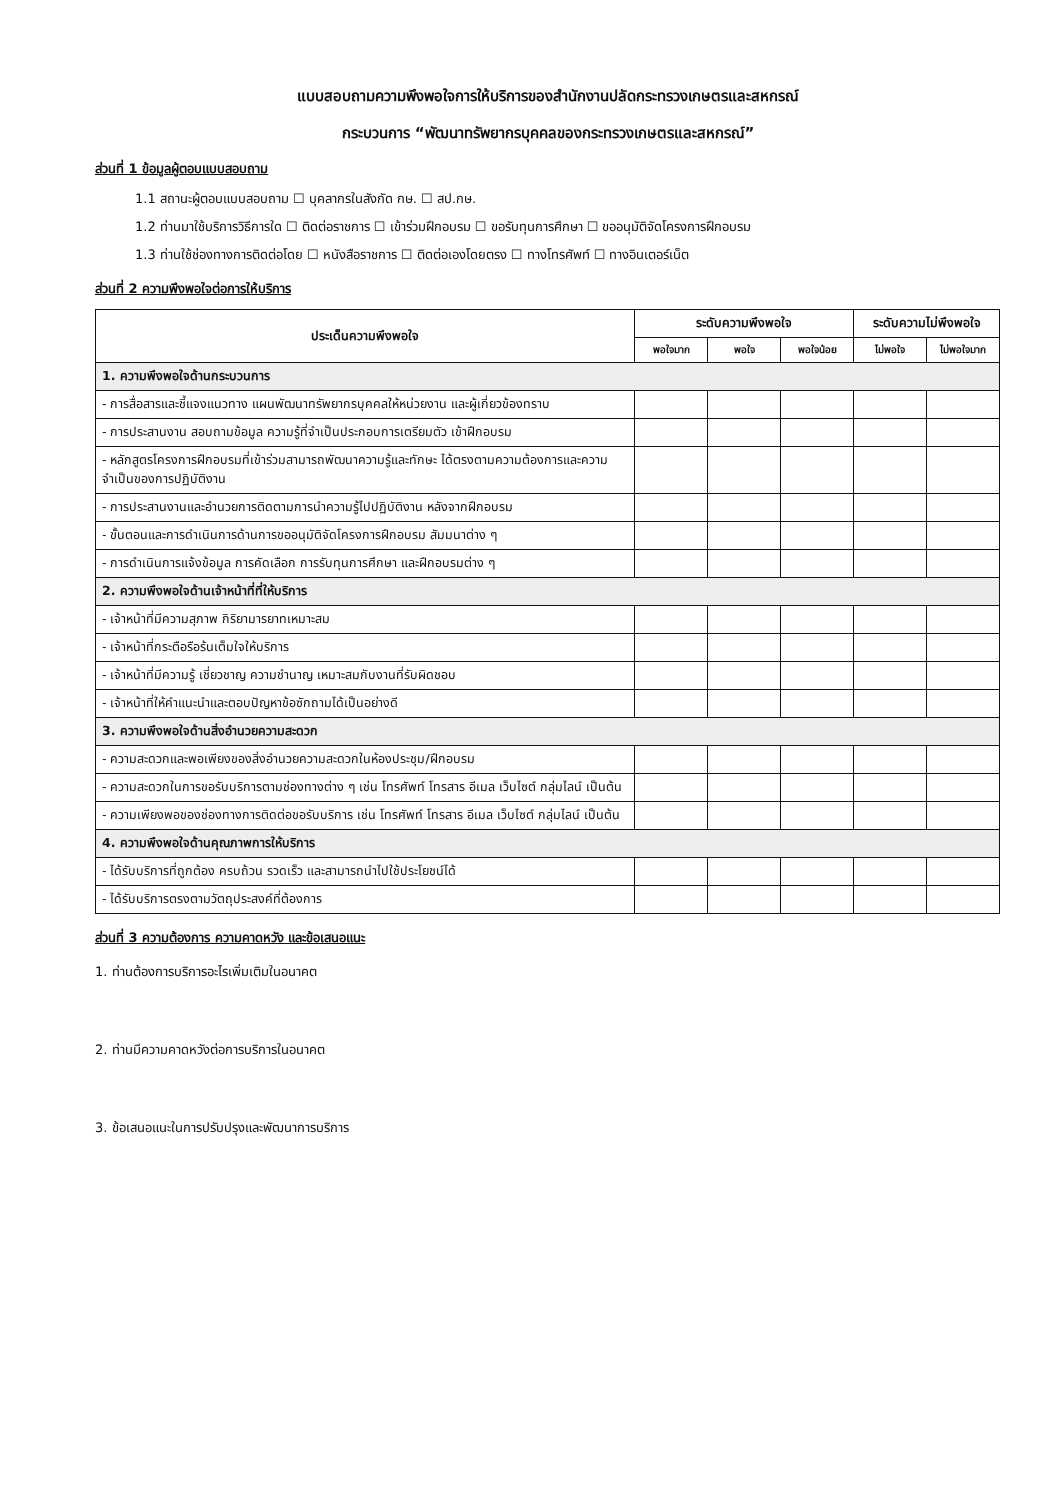แบบสอบถามความพึงพอใจการให้บริการของสำนักงานปลัดกระทรวงเกษตรและสหกรณ์
กระบวนการ “พัฒนาทรัพยากรบุคคลของกระทรวงเกษตรและสหกรณ์”
ส่วนที่ 1 ข้อมูลผู้ตอบแบบสอบถาม
1.1 สถานะผู้ตอบแบบสอบถาม ☐ บุคลากรในสังกัด กษ. ☐ สป.กษ.
1.2 ท่านมาใช้บริการวิธีการใด ☐ ติดต่อราชการ ☐ เข้าร่วมฝึกอบรม ☐ ขอรับทุนการศึกษา ☐ ขออนุมัติจัดโครงการฝึกอบรม
1.3 ท่านใช้ช่องทางการติดต่อโดย ☐ หนังสือราชการ ☐ ติดต่อเองโดยตรง ☐ ทางโทรศัพท์ ☐ ทางอินเตอร์เน็ต
ส่วนที่ 2 ความพึงพอใจต่อการให้บริการ
| ประเด็นความพึงพอใจ | ระดับความพึงพอใจ | | | ระดับความไม่พึงพอใจ | |
| --- | --- | --- | --- | --- | --- |
| | พอใจมาก | พอใจ | พอใจน้อย | ไม่พอใจ | ไม่พอใจมาก |
| 1. ความพึงพอใจด้านกระบวนการ | | | | | |
| - การสื่อสารและชี้แจงแนวทาง แผนพัฒนาทรัพยากรบุคคลให้หน่วยงาน และผู้เกี่ยวข้องทราบ | | | | | |
| - การประสานงาน สอบถามข้อมูล ความรู้ที่จำเป็นประกอบการเตรียมตัว เข้าฝึกอบรม | | | | | |
| - หลักสูตรโครงการฝึกอบรมที่เข้าร่วมสามารถพัฒนาความรู้และทักษะ ได้ตรงตามความต้องการและความจำเป็นของการปฏิบัติงาน | | | | | |
| - การประสานงานและอำนวยการติดตามการนำความรู้ไปปฏิบัติงาน หลังจากฝึกอบรม | | | | | |
| - ขั้นตอนและการดำเนินการด้านการขออนุมัติจัดโครงการฝึกอบรม สัมมนาต่าง ๆ | | | | | |
| - การดำเนินการแจ้งข้อมูล การคัดเลือก การรับทุนการศึกษา และฝึกอบรมต่าง ๆ | | | | | |
| 2. ความพึงพอใจด้านเจ้าหน้าที่ที่ให้บริการ | | | | | |
| - เจ้าหน้าที่มีความสุภาพ กิริยามารยาทเหมาะสม | | | | | |
| - เจ้าหน้าที่กระตือรือร้นเต็มใจให้บริการ | | | | | |
| - เจ้าหน้าที่มีความรู้ เชี่ยวชาญ ความชำนาญ เหมาะสมกับงานที่รับผิดชอบ | | | | | |
| - เจ้าหน้าที่ให้คำแนะนำและตอบปัญหาข้อซักถามได้เป็นอย่างดี | | | | | |
| 3. ความพึงพอใจด้านสิ่งอำนวยความสะดวก | | | | | |
| - ความสะดวกและพอเพียงของสิ่งอำนวยความสะดวกในห้องประชุม/ฝึกอบรม | | | | | |
| - ความสะดวกในการขอรับบริการตามช่องทางต่าง ๆ เช่น โทรศัพท์ โทรสาร อีเมล เว็บไซต์ กลุ่มไลน์ เป็นต้น | | | | | |
| - ความเพียงพอของช่องทางการติดต่อขอรับบริการ เช่น โทรศัพท์ โทรสาร อีเมล เว็บไซต์ กลุ่มไลน์ เป็นต้น | | | | | |
| 4. ความพึงพอใจด้านคุณภาพการให้บริการ | | | | | |
| - ได้รับบริการที่ถูกต้อง ครบถ้วน รวดเร็ว และสามารถนำไปใช้ประโยชน์ได้ | | | | | |
| - ได้รับบริการตรงตามวัตถุประสงค์ที่ต้องการ | | | | | |
ส่วนที่ 3 ความต้องการ ความคาดหวัง และข้อเสนอแนะ
1. ท่านต้องการบริการอะไรเพิ่มเติมในอนาคต
2. ท่านมีความคาดหวังต่อการบริการในอนาคต
3. ข้อเสนอแนะในการปรับปรุงและพัฒนาการบริการ